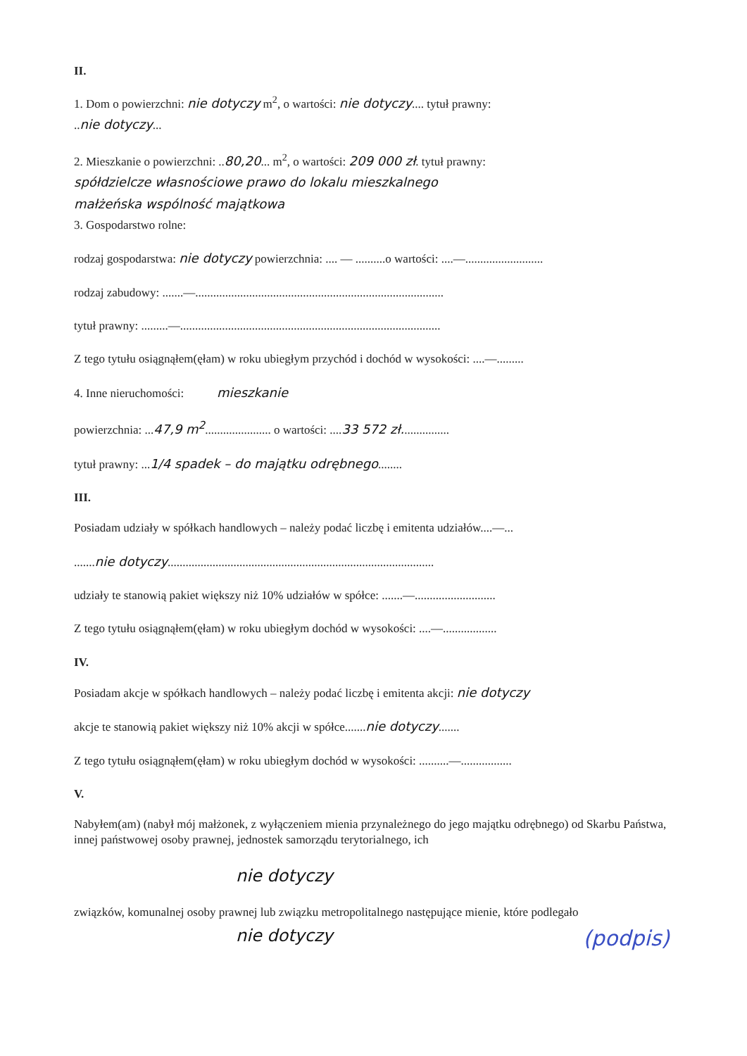II.
1. Dom o powierzchni: nie dotyczy m<sup>2</sup>, o wartości: nie dotyczy.... tytuł prawny:
..nie dotyczy...
2. Mieszkanie o powierzchni: ..80,20... m<sup>2</sup>, o wartości: 209 000 zł. tytuł prawny:
spółdzielcze własnościowe prawo do lokalu mieszkalnego
małżeńska wspólność majątkowa
3. Gospodarstwo rolne:
rodzaj gospodarstwa: nie dotyczy powierzchnia: .... — ..........o wartości: ....—..........................
rodzaj zabudowy: .......—...................................................................................
tytuł prawny: .........—.......................................................................................
Z tego tytułu osiągnąłem(ęłam) w roku ubiegłym przychód i dochód w wysokości: ....—.........
4. Inne nieruchomości: mieszkanie
powierzchnia: ...47,9 m<sup>2</sup>...................... o wartości: ....33 572 zł................
tytuł prawny: ...1/4 spadek – do majątku odrębnego........
III.
Posiadam udziały w spółkach handlowych – należy podać liczbę i emitenta udziałów....—...
.......nie dotyczy.........................................................................................
udziały te stanowią pakiet większy niż 10% udziałów w spółce: .......—...........................
Z tego tytułu osiągnąłem(ęłam) w roku ubiegłym dochód w wysokości: ....—..................
IV.
Posiadam akcje w spółkach handlowych – należy podać liczbę i emitenta akcji: nie dotyczy
akcje te stanowią pakiet większy niż 10% akcji w spółce.......nie dotyczy.......
Z tego tytułu osiągnąłem(ęłam) w roku ubiegłym dochód w wysokości: ..........—.................
V.
Nabyłem(am) (nabył mój małżonek, z wyłączeniem mienia przynależnego do jego majątku odrębnego) od Skarbu Państwa, innej państwowej osoby prawnej, jednostek samorządu terytorialnego, ich
nie dotyczy
związków, komunalnej osoby prawnej lub związku metropolitalnego następujące mienie, które podlegało
nie dotyczy (podpis)